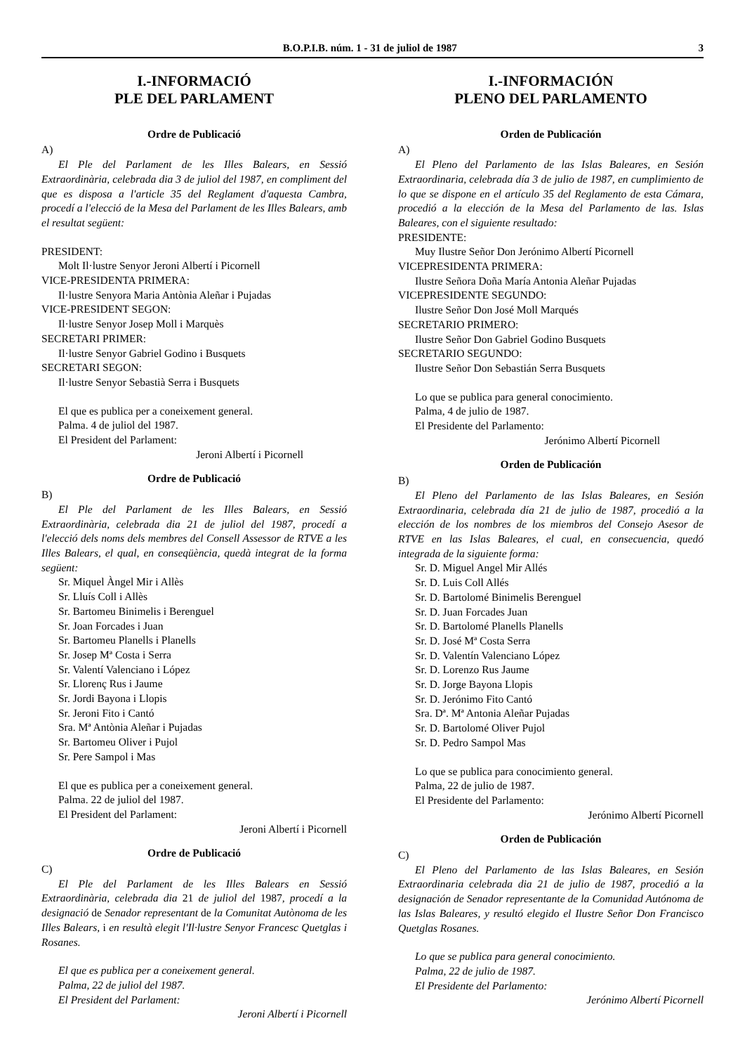B.O.P.I.B. núm. 1 - 31 de juliol de 1987 3
I.-INFORMACIÓ
PLE DEL PARLAMENT
Ordre de Publicació
A)
El Ple del Parlament de les Illes Balears, en Sessió Extraordinària, celebrada dia 3 de juliol del 1987, en compliment del que es disposa a l'article 35 del Reglament d'aquesta Cambra, procedí a l'elecció de la Mesa del Parlament de les Illes Balears, amb el resultat següent:
PRESIDENT:
Molt Il·lustre Senyor Jeroni Albertí i Picornell
VICE-PRESIDENTA PRIMERA:
Il·lustre Senyora Maria Antònia Aleñar i Pujadas
VICE-PRESIDENT SEGON:
Il·lustre Senyor Josep Moll i Marquès
SECRETARI PRIMER:
Il·lustre Senyor Gabriel Godino i Busquets
SECRETARI SEGON:
Il·lustre Senyor Sebastià Serra i Busquets
El que es publica per a coneixement general.
Palma. 4 de juliol del 1987.
El President del Parlament:
Jeroni Albertí i Picornell
Ordre de Publicació
B)
El Ple del Parlament de les Illes Balears, en Sessió Extraordinària, celebrada dia 21 de juliol del 1987, procedí a l'elecció dels noms dels membres del Consell Assessor de RTVE a les Illes Balears, el qual, en conseqüència, quedà integrat de la forma següent:
Sr. Miquel Àngel Mir i Allès
Sr. Lluís Coll i Allès
Sr. Bartomeu Binimelis i Berenguel
Sr. Joan Forcades i Juan
Sr. Bartomeu Planells i Planells
Sr. Josep Mª Costa i Serra
Sr. Valentí Valenciano i López
Sr. Llorenç Rus i Jaume
Sr. Jordi Bayona i Llopis
Sr. Jeroni Fito i Cantó
Sra. Mª Antònia Aleñar i Pujadas
Sr. Bartomeu Oliver i Pujol
Sr. Pere Sampol i Mas
El que es publica per a coneixement general.
Palma. 22 de juliol del 1987.
El President del Parlament:
Jeroni Albertí i Picornell
Ordre de Publicació
C)
El Ple del Parlament de les Illes Balears en Sessió Extraordinària, celebrada dia 21 de juliol del 1987, procedí a la designació de Senador representant de la Comunitat Autònoma de les Illes Balears, i en resultà elegit l'Il·lustre Senyor Francesc Quetglas i Rosanes.
El que es publica per a coneixement general.
Palma, 22 de juliol del 1987.
El President del Parlament:
Jeroni Albertí i Picornell
I.-INFORMACIÓN
PLENO DEL PARLAMENTO
Orden de Publicación
A)
El Pleno del Parlamento de las Islas Baleares, en Sesión Extraordinaria, celebrada día 3 de julio de 1987, en cumplimiento de lo que se dispone en el artículo 35 del Reglamento de esta Cámara, procedió a la elección de la Mesa del Parlamento de las. Islas Baleares, con el siguiente resultado:
PRESIDENTE:
Muy Ilustre Señor Don Jerónimo Albertí Picornell
VICEPRESIDENTA PRIMERA:
Ilustre Señora Doña María Antonia Aleñar Pujadas
VICEPRESIDENTE SEGUNDO:
Ilustre Señor Don José Moll Marqués
SECRETARIO PRIMERO:
Ilustre Señor Don Gabriel Godino Busquets
SECRETARIO SEGUNDO:
Ilustre Señor Don Sebastián Serra Busquets
Lo que se publica para general conocimiento.
Palma, 4 de julio de 1987.
El Presidente del Parlamento:
Jerónimo Albertí Picornell
Orden de Publicación
B)
El Pleno del Parlamento de las Islas Baleares, en Sesión Extraordinaria, celebrada día 21 de julio de 1987, procedió a la elección de los nombres de los miembros del Consejo Asesor de RTVE en las Islas Baleares, el cual, en consecuencia, quedó integrada de la siguiente forma:
Sr. D. Miguel Angel Mir Allés
Sr. D. Luis Coll Allés
Sr. D. Bartolomé Binimelis Berenguel
Sr. D. Juan Forcades Juan
Sr. D. Bartolomé Planells Planells
Sr. D. José Mª Costa Serra
Sr. D. Valentín Valenciano López
Sr. D. Lorenzo Rus Jaume
Sr. D. Jorge Bayona Llopis
Sr. D. Jerónimo Fito Cantó
Sra. Dª. Mª Antonia Aleñar Pujadas
Sr. D. Bartolomé Oliver Pujol
Sr. D. Pedro Sampol Mas
Lo que se publica para conocimiento general.
Palma, 22 de julio de 1987.
El Presidente del Parlamento:
Jerónimo Albertí Picornell
Orden de Publicación
C)
El Pleno del Parlamento de las Islas Baleares, en Sesión Extraordinaria celebrada dia 21 de julio de 1987, procedió a la designación de Senador representante de la Comunidad Autónoma de las Islas Baleares, y resultó elegido el Ilustre Señor Don Francisco Quetglas Rosanes.
Lo que se publica para general conocimiento.
Palma, 22 de julio de 1987.
El Presidente del Parlamento:
Jerónimo Albertí Picornell